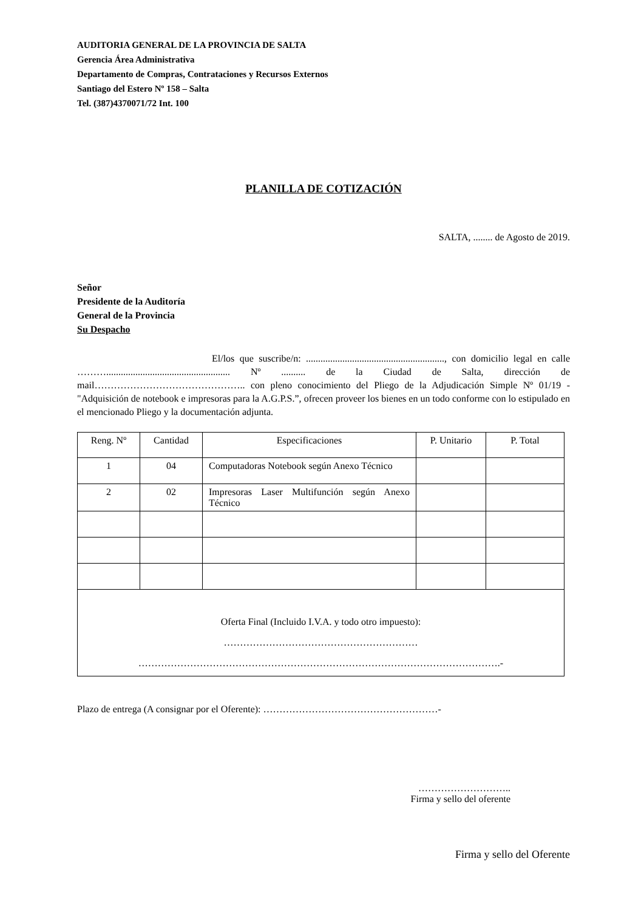AUDITORIA GENERAL DE LA PROVINCIA DE SALTA
Gerencia Área Administrativa
Departamento de Compras, Contrataciones y Recursos Externos
Santiago del Estero Nº 158 – Salta
Tel. (387)4370071/72 Int. 100
PLANILLA DE COTIZACIÓN
SALTA, ........ de Agosto de 2019.
Señor
Presidente de la Auditoría
General de la Provincia
Su Despacho
El/los que suscribe/n: ........................................................., con domicilio legal en calle ………................................................... Nº .......... de la Ciudad de Salta, dirección de mail……………………………………….. con pleno conocimiento del Pliego de la Adjudicación Simple Nº 01/19 - "Adquisición de notebook e impresoras para la A.G.P.S.”, ofrecen proveer los bienes en un todo conforme con lo estipulado en el mencionado Pliego y la documentación adjunta.
| Reng. Nº | Cantidad | Especificaciones | P. Unitario | P. Total |
| --- | --- | --- | --- | --- |
| 1 | 04 | Computadoras Notebook según Anexo Técnico | | |
| 2 | 02 | Impresoras Laser Multifunción según Anexo Técnico | | |
| Oferta Final (Incluido I.V.A. y todo otro impuesto): …………………………………………………… ………………………………………………………………………………………………….- | | | | |
Plazo de entrega (A consignar por el Oferente): ………………………………………………-
………………………..
Firma y sello del oferente
Firma y sello del Oferente